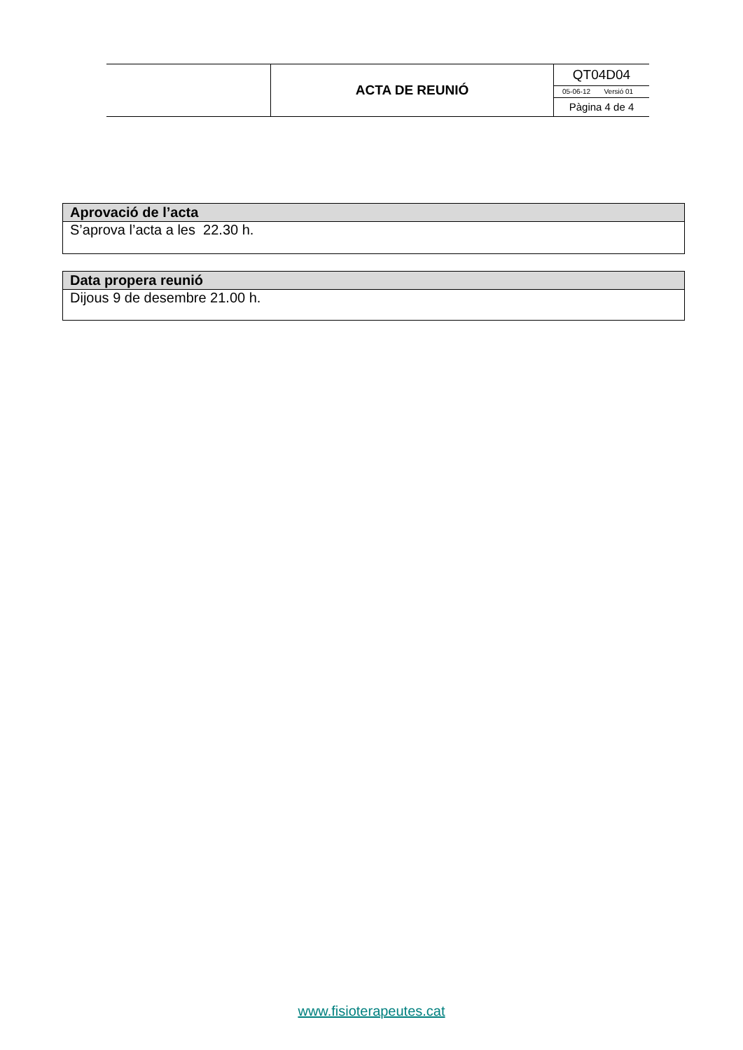| | ACTA DE REUNIÓ | QT04D04 05-06-12 Versió 01 Pàgina 4 de 4 |
| Aprovació de l’acta |
| --- |
| S’aprova l’acta a les 22.30 h. |
| Data propera reunió |
| --- |
| Dijous 9 de desembre 21.00 h. |
www.fisioterapeutes.cat